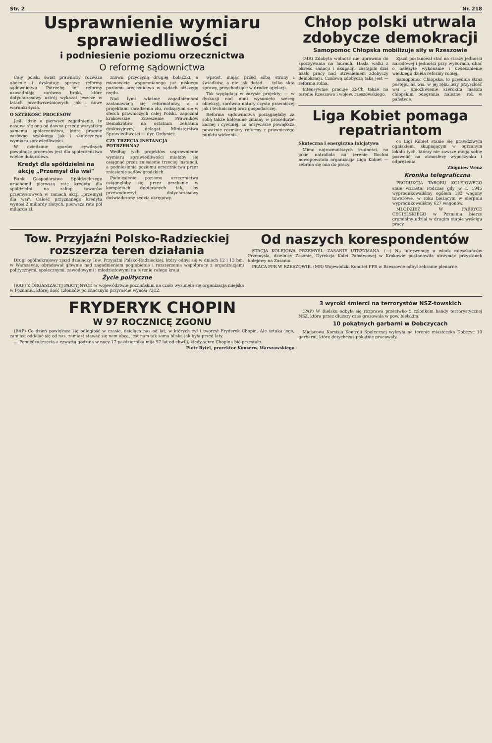Str. 2 Nr. 218
Usprawnienie wymiaru sprawiedliwości
i podniesienie poziomu orzecznictwa
O reformę sądownictwa
Cały polski świat prawniczy rozważa obecnie i dyskutuje sprawę reformy sądownictwa. Potrzebę tej reformy uzasadniają zarówno braki, które dotychczasowy ustrój wykazał jeszcze w latach przedwrześniowych, jak i nowe warunki życia.
O SZYBKOŚĆ PROCESÓW
Jeśli idzie o pierwsze zagadnienie, to nasuwa się ono od dawna przede wszystkim samemu społeczeństwu, które pragnie zarówno szybkiego jak i skutecznego wymiaru sprawiedliwości.
W dziedzinie sporów cywilnych powolność procesów jest dla społeczeństwa wielce dokuczliwa.
Kredyt dla spółdzielni na akcję „Przemysł dla wsi"
Bank Gospodarstwa Spółdzielczego uruchomił pierwszą ratę kredytu dla spółdzielni na zakup towarów przemysłowych w ramach akcji „przemysł dla wsi". Całość przyznanego kredytu wynosi 2 miliardy złotych, pierwsza rata pół miliarda zł.
znowu przyczyną drugiej bolączki, a mianowicie wspomnianego już niskiego poziomu orzecznictwa w sądach niższego rzędu.
Nad tymi właśnie zagadnieniami zastanawiają się reformatorzy, a z projektami zaradzenia złu, rodzącymi się w sferch prawniczych całej Polski, zapoznał krakowskie Zrzeszenie Prawników Demokratów na ostatnim zebraniu dyskusyjnym, delegat Ministerstwa Sprawiedliwości — dyr. Ordyniec.
CZY TRZECIA INSTANCJA POTRZEBNA?
Według tych projektów usprawnienie wymiaru sprawiedliwości miałoby się osiągnąć przez zniesienie trzeciej instancji, a podniesienie poziomu orzecznictwa przez zniesienie sądów grodzkich.
Podniesienie poziomu orzecznictwa osiągnęłoby się przez orzekanie w kompletach dobieranych tak, by przewodniczył dotychczasowy doświadczony sędzia okręgowy.
wprost, mając przed sobą strony i świadków, a nie jak dotąd — tylko akta sprawy, przychodzące w drodze apelacji.
Tak wyglądają w zarysie projekty; — w dyskusji nad nimi wysunięto szereg obiekcyj, zarówno natury czysto prawniczej jak i technicznej oraz gospodarczej.
Reforma sądownictwa pociągnęłaby za sobą także kolosalne zmiany w procedurze karnej i cywilnej, co oczywiście powiększa poważnie rozmiary reformy z prawniczego punktu widzenia.
Chłop polski utrwala zdobycze demokracji
Samopomoc Chłopska mobilizuje siły w Rzeszowie
(MR) Zdobyta wolność nie uprawnia do spoczywania na laurach. Hasła walki z okresu sanacji i okupacji, zastąpiło dziś hasło pracy nad utrwaleniem zdobyczy demokracji. Czołową zdobyczą taką jest — reforma rolna.
Intensywnie pracuje ZSCh także na terenie Rzeszowa i wojew. rzeszowskiego.
Zjazd postanowił stać na straży jedności narodowej i jedności przy wyborach, dbać o należyte wykonanie i uwiecznienie wielkiego dzieła reformy rolnej.
Samopomoc Chłopska, to przednia straż postępu na wsi; w jej ręku leży przyszłość wsi i umożliwienie szerokim masom chłopskim odegrania należnej roli w państwie.
Liga Kobiet pomaga repatriantom
Skuteczna i energiczna inicjatywa
Mimo najrozmaitszych trudności, na jakie natrafiała na terenie Bochni nowopowstała organizacja Liga Kobiet — zebrała się ona do pracy.
ca Ligi Kobiet stanie się prawdziwym ogniskiem, skupiającym w ogrzanym lokalu tych, którzy nie zawsze mogą sobie pozwolić na atmosferę wypoczynku i odprężenia.
Zbigniew Wenz
Kronika telegraficzna
PRODUKCJA TABORU KOLEJOWEGO stale wzrasta. Podczas gdy w r. 1945 wyprodukowaliśmy ogółem 183 wagony towarowe, w roku bieżącym w sierpniu wyprodukowaliśmy 627 wagonów.
MŁODZIEŻ W FABRYCE CEGIELSKIEGO w Poznaniu bierze gremialny udział w drugim etapie wyścigu pracy.
Tow. Przyjaźni Polsko-Radzieckiej rozszerza teren działania
Drugi ogólnokrajowy zjazd działaczy Tow. Przyjaźni Polsko-Radzieckiej, który odbył się w dniach 12 i 13 bm. w Warszawie, obradował głównie nad zagadnieniem pogłębienia i rozszerzenia współpracy z organizacjami politycznymi, społecznymi, zawodowymi i młodzieżowymi na terenie całego kraju.
Życie polityczne
(RAP) Z ORGANIZACYJ PARTYJNYCH w województwie poznańskim na czoło wysunęła się organizacja miejska w Poznaniu, której ilość członków po znacznym przyroście wynosi 7312.
Od naszych korespondentów
STACJA KOLEJOWA PRZEMYŚL—ZASANIE UTRZYMANA. (—) Na interwencję u władz mieszkańców Przemyśla, dzielnicy Zasanie, Dyrekcja Kolei Państwowej w Krakowie postanowiła utrzymać przystanek kolejowy na Zasaniu.
PRACA PPR W RZESZOWIE. (MR) Wojewódzki Komitet PPR w Rzeszowie odbył zebranie plenarne.
FRYDERYK CHOPIN
W 97 ROCZNICĘ ZGONU
(RAP) Co dzień powiększa się odległość w czasie, dzieląca nas od lat, w których żył i tworzył Fryderyk Chopin. Ale sztuka jego, zamiast oddalać się od nas, zamiast stawać się nam obcą, jest nam tak samo bliską jak była przed laty.
— Pomiędzy trzecią a czwartą godzina w nocy 17 października mija 97 lat od chwili, kiedy serce Chopina bić przestało.
Piotr Rytel, prorektor Konserw. Warszawskiego
3 wyroki śmierci na terrorystów NSZ-towskich
(PAP) W Bielsku odbyła się rozprawa przeciwko 5 członkom bandy terrorystycznej NSZ, która przez dłuższy czas grasowała w pow. bielskim.
10 pokątnych garbarni w Dobczycach
Miejscowa Komisja Kontroli Społecznej wykryła na terenie miasteczka Dobczyc 10 garbarni, które dotychczas pokątnie pracowały.